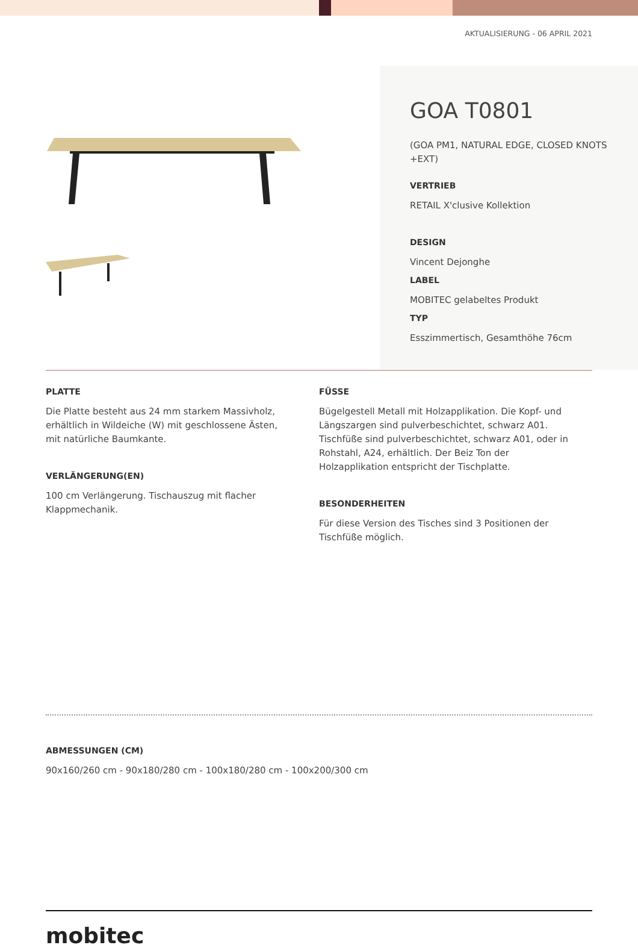AKTUALISIERUNG - 06 APRIL 2021
GOA T0801
(GOA PM1, NATURAL EDGE, CLOSED KNOTS +EXT)
VERTRIEB
RETAIL X'clusive Kollektion
DESIGN
Vincent Dejonghe
LABEL
MOBITEC gelabeltes Produkt
TYP
Esszimmertisch, Gesamthöhe 76cm
PLATTE
Die Platte besteht aus 24 mm starkem Massivholz, erhältlich in Wildeiche (W) mit geschlossene Ästen, mit natürliche Baumkante.
VERLÄNGERUNG(EN)
100 cm Verlängerung. Tischauszug mit flacher Klappmechanik.
FÜSSE
Bügelgestell Metall mit Holzapplikation. Die Kopf- und Längszargen sind pulverbeschichtet, schwarz A01. Tischfüße sind pulverbeschichtet, schwarz A01, oder in Rohstahl, A24, erhältlich. Der Beiz Ton der Holzapplikation entspricht der Tischplatte.
BESONDERHEITEN
Für diese Version des Tisches sind 3 Positionen der Tischfüße möglich.
ABMESSUNGEN (CM)
90x160/260 cm - 90x180/280 cm - 100x180/280 cm - 100x200/300 cm
mobitec